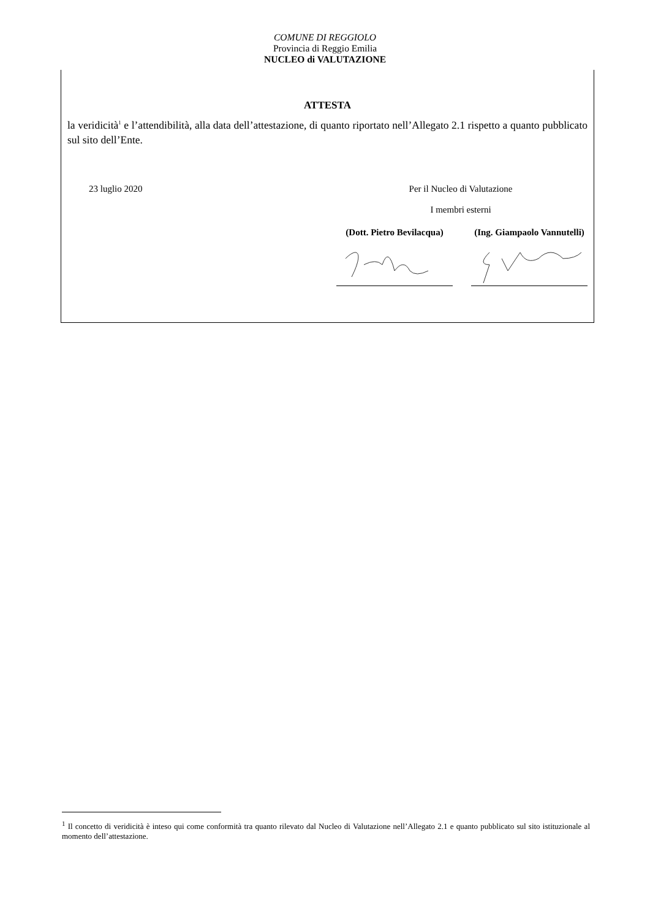COMUNE DI REGGIOLO
Provincia di Reggio Emilia
NUCLEO di VALUTAZIONE
ATTESTA
la veridicità<sup>1</sup> e l’attendibilità, alla data dell’attestazione, di quanto riportato nell’Allegato 2.1 rispetto a quanto pubblicato sul sito dell’Ente.
23 luglio 2020 Per il Nucleo di Valutazione
I membri esterni
(Dott. Pietro Bevilacqua)
(Ing. Giampaolo Vannutelli)
<sup>1</sup> Il concetto di veridicità è inteso qui come conformità tra quanto rilevato dal Nucleo di Valutazione nell’Allegato 2.1 e quanto pubblicato sul sito istituzionale al momento dell’attestazione.